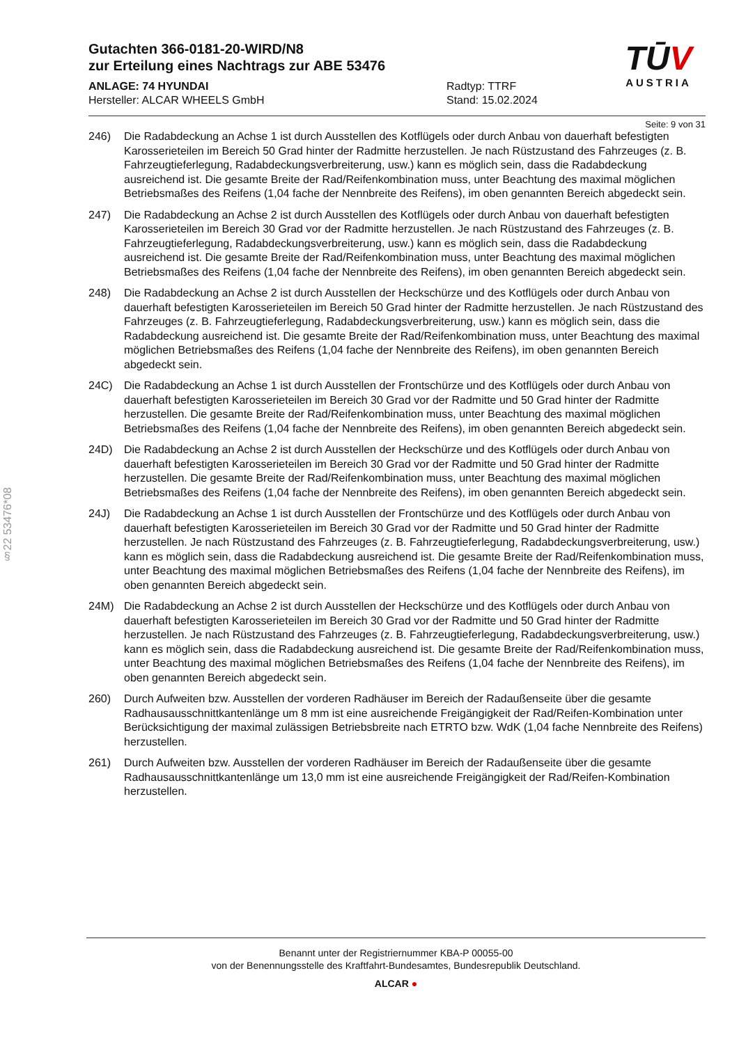§22 53476*08
Gutachten 366-0181-20-WIRD/N8
zur Erteilung eines Nachtrags zur ABE 53476
ANLAGE: 74 HYUNDAI
Hersteller: ALCAR WHEELS GmbH
Radtyp: TTRF
Stand: 15.02.2024
TŪV
AUSTRIA
Seite: 9 von 31
246) Die Radabdeckung an Achse 1 ist durch Ausstellen des Kotflügels oder durch Anbau von dauerhaft befestigten Karosserieteilen im Bereich 50 Grad hinter der Radmitte herzustellen. Je nach Rüstzustand des Fahrzeuges (z. B. Fahrzeugtieferlegung, Radabdeckungsverbreiterung, usw.) kann es möglich sein, dass die Radabdeckung ausreichend ist. Die gesamte Breite der Rad/Reifenkombination muss, unter Beachtung des maximal möglichen Betriebsmaßes des Reifens (1,04 fache der Nennbreite des Reifens), im oben genannten Bereich abgedeckt sein.
247) Die Radabdeckung an Achse 2 ist durch Ausstellen des Kotflügels oder durch Anbau von dauerhaft befestigten Karosserieteilen im Bereich 30 Grad vor der Radmitte herzustellen. Je nach Rüstzustand des Fahrzeuges (z. B. Fahrzeugtieferlegung, Radabdeckungsverbreiterung, usw.) kann es möglich sein, dass die Radabdeckung ausreichend ist. Die gesamte Breite der Rad/Reifenkombination muss, unter Beachtung des maximal möglichen Betriebsmaßes des Reifens (1,04 fache der Nennbreite des Reifens), im oben genannten Bereich abgedeckt sein.
248) Die Radabdeckung an Achse 2 ist durch Ausstellen der Heckschürze und des Kotflügels oder durch Anbau von dauerhaft befestigten Karosserieteilen im Bereich 50 Grad hinter der Radmitte herzustellen. Je nach Rüstzustand des Fahrzeuges (z. B. Fahrzeugtieferlegung, Radabdeckungsverbreiterung, usw.) kann es möglich sein, dass die Radabdeckung ausreichend ist. Die gesamte Breite der Rad/Reifenkombination muss, unter Beachtung des maximal möglichen Betriebsmaßes des Reifens (1,04 fache der Nennbreite des Reifens), im oben genannten Bereich abgedeckt sein.
24C) Die Radabdeckung an Achse 1 ist durch Ausstellen der Frontschürze und des Kotflügels oder durch Anbau von dauerhaft befestigten Karosserieteilen im Bereich 30 Grad vor der Radmitte und 50 Grad hinter der Radmitte herzustellen. Die gesamte Breite der Rad/Reifenkombination muss, unter Beachtung des maximal möglichen Betriebsmaßes des Reifens (1,04 fache der Nennbreite des Reifens), im oben genannten Bereich abgedeckt sein.
24D) Die Radabdeckung an Achse 2 ist durch Ausstellen der Heckschürze und des Kotflügels oder durch Anbau von dauerhaft befestigten Karosserieteilen im Bereich 30 Grad vor der Radmitte und 50 Grad hinter der Radmitte herzustellen. Die gesamte Breite der Rad/Reifenkombination muss, unter Beachtung des maximal möglichen Betriebsmaßes des Reifens (1,04 fache der Nennbreite des Reifens), im oben genannten Bereich abgedeckt sein.
24J) Die Radabdeckung an Achse 1 ist durch Ausstellen der Frontschürze und des Kotflügels oder durch Anbau von dauerhaft befestigten Karosserieteilen im Bereich 30 Grad vor der Radmitte und 50 Grad hinter der Radmitte herzustellen. Je nach Rüstzustand des Fahrzeuges (z. B. Fahrzeugtieferlegung, Radabdeckungsverbreiterung, usw.) kann es möglich sein, dass die Radabdeckung ausreichend ist. Die gesamte Breite der Rad/Reifenkombination muss, unter Beachtung des maximal möglichen Betriebsmaßes des Reifens (1,04 fache der Nennbreite des Reifens), im oben genannten Bereich abgedeckt sein.
24M) Die Radabdeckung an Achse 2 ist durch Ausstellen der Heckschürze und des Kotflügels oder durch Anbau von dauerhaft befestigten Karosserieteilen im Bereich 30 Grad vor der Radmitte und 50 Grad hinter der Radmitte herzustellen. Je nach Rüstzustand des Fahrzeuges (z. B. Fahrzeugtieferlegung, Radabdeckungsverbreiterung, usw.) kann es möglich sein, dass die Radabdeckung ausreichend ist. Die gesamte Breite der Rad/Reifenkombination muss, unter Beachtung des maximal möglichen Betriebsmaßes des Reifens (1,04 fache der Nennbreite des Reifens), im oben genannten Bereich abgedeckt sein.
260) Durch Aufweiten bzw. Ausstellen der vorderen Radhäuser im Bereich der Radaußenseite über die gesamte Radhausausschnittkantenlänge um 8 mm ist eine ausreichende Freigängigkeit der Rad/Reifen-Kombination unter Berücksichtigung der maximal zulässigen Betriebsbreite nach ETRTO bzw. WdK (1,04 fache Nennbreite des Reifens) herzustellen.
261) Durch Aufweiten bzw. Ausstellen der vorderen Radhäuser im Bereich der Radaußenseite über die gesamte Radhausausschnittkantenlänge um 13,0 mm ist eine ausreichende Freigängigkeit der Rad/Reifen-Kombination herzustellen.
Benannt unter der Registriernummer KBA-P 00055-00
von der Benennungsstelle des Kraftfahrt-Bundesamtes, Bundesrepublik Deutschland.
ALCAR ●